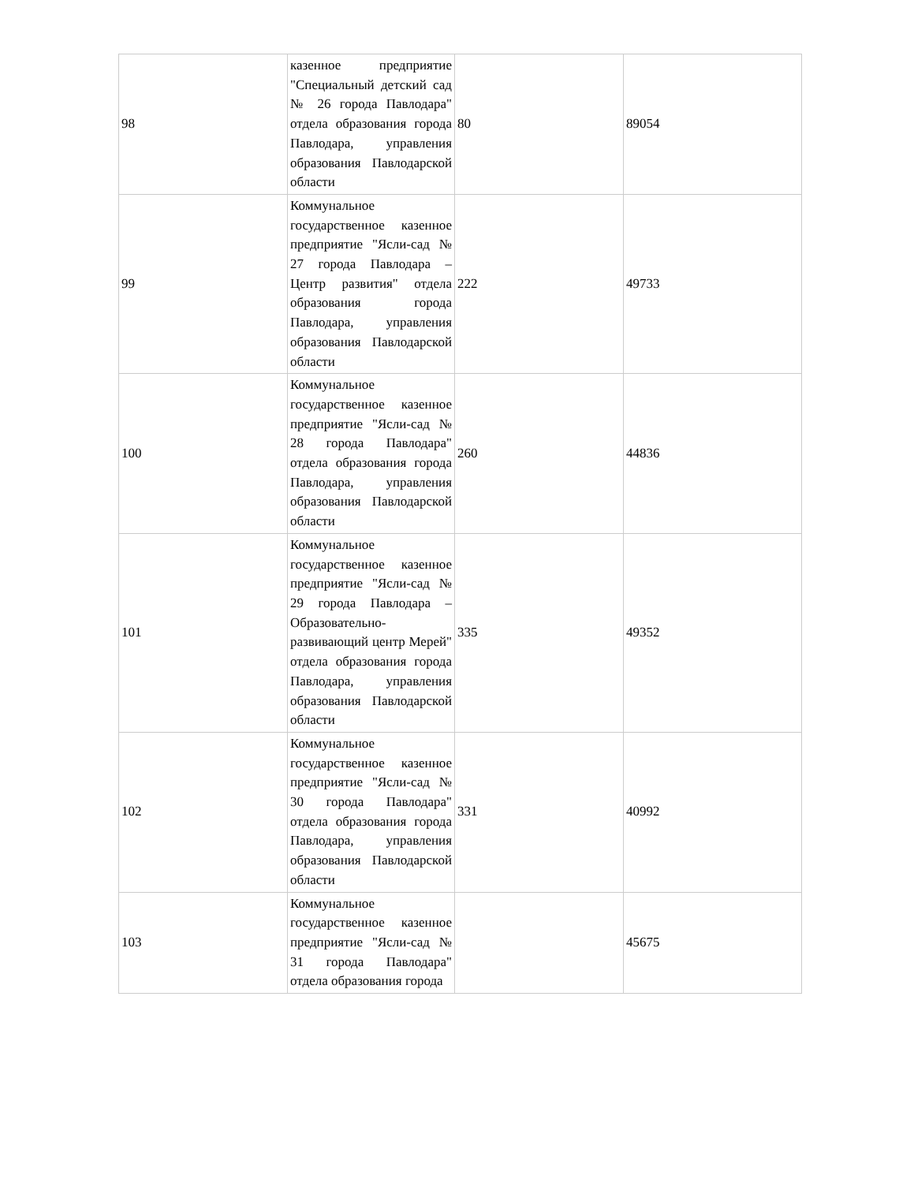| 98 | казенное предприятие "Специальный детский сад № 26 города Павлодара" отдела образования города Павлодара, управления образования Павлодарской области | 80 | 89054 |
| 99 | Коммунальное государственное казенное предприятие "Ясли-сад № 27 города Павлодара – Центр развития" отдела образования города Павлодара, управления образования Павлодарской области | 222 | 49733 |
| 100 | Коммунальное государственное казенное предприятие "Ясли-сад № 28 города Павлодара" отдела образования города Павлодара, управления образования Павлодарской области | 260 | 44836 |
| 101 | Коммунальное государственное казенное предприятие "Ясли-сад № 29 города Павлодара – Образовательно-развивающий центр Мерей" отдела образования города Павлодара, управления образования Павлодарской области | 335 | 49352 |
| 102 | Коммунальное государственное казенное предприятие "Ясли-сад № 30 города Павлодара" отдела образования города Павлодара, управления образования Павлодарской области | 331 | 40992 |
| 103 | Коммунальное государственное казенное предприятие "Ясли-сад № 31 города Павлодара" отдела образования города | | 45675 |